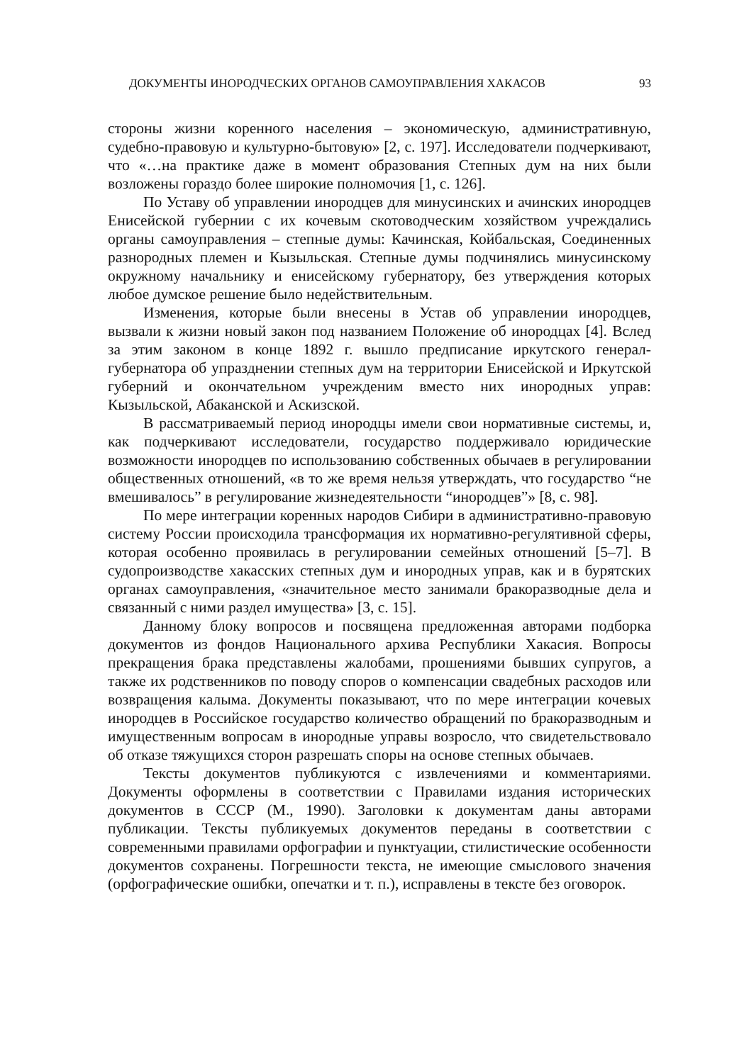ДОКУМЕНТЫ ИНОРОДЧЕСКИХ ОРГАНОВ САМОУПРАВЛЕНИЯ ХАКАСОВ 93
стороны жизни коренного населения – экономическую, административную, судебно-правовую и культурно-бытовую» [2, с. 197]. Исследователи подчеркивают, что «…на практике даже в момент образования Степных дум на них были возложены гораздо более широкие полномочия [1, с. 126].
По Уставу об управлении инородцев для минусинских и ачинских инородцев Енисейской губернии с их кочевым скотоводческим хозяйством учреждались органы самоуправления – степные думы: Качинская, Койбальская, Соединенных разнородных племен и Кызыльская. Степные думы подчинялись минусинскому окружному начальнику и енисейскому губернатору, без утверждения которых любое думское решение было недействительным.
Изменения, которые были внесены в Устав об управлении инородцев, вызвали к жизни новый закон под названием Положение об инородцах [4]. Вслед за этим законом в конце 1892 г. вышло предписание иркутского генерал-губернатора об упразднении степных дум на территории Енисейской и Иркутской губерний и окончательном учрежденим вместо них инородных управ: Кызыльской, Абаканской и Аскизской.
В рассматриваемый период инородцы имели свои нормативные системы, и, как подчеркивают исследователи, государство поддерживало юридические возможности инородцев по использованию собственных обычаев в регулировании общественных отношений, «в то же время нельзя утверждать, что государство “не вмешивалось” в регулирование жизнедеятельности “инородцев”» [8, с. 98].
По мере интеграции коренных народов Сибири в административно-правовую систему России происходила трансформация их нормативно-регулятивной сферы, которая особенно проявилась в регулировании семейных отношений [5–7]. В судопроизводстве хакасских степных дум и инородных управ, как и в бурятских органах самоуправления, «значительное место занимали бракоразводные дела и связанный с ними раздел имущества» [3, с. 15].
Данному блоку вопросов и посвящена предложенная авторами подборка документов из фондов Национального архива Республики Хакасия. Вопросы прекращения брака представлены жалобами, прошениями бывших супругов, а также их родственников по поводу споров о компенсации свадебных расходов или возвращения калыма. Документы показывают, что по мере интеграции кочевых инородцев в Российское государство количество обращений по бракоразводным и имущественным вопросам в инородные управы возросло, что свидетельствовало об отказе тяжущихся сторон разрешать споры на основе степных обычаев.
Тексты документов публикуются с извлечениями и комментариями. Документы оформлены в соответствии с Правилами издания исторических документов в СССР (М., 1990). Заголовки к документам даны авторами публикации. Тексты публикуемых документов переданы в соответствии с современными правилами орфографии и пунктуации, стилистические особенности документов сохранены. Погрешности текста, не имеющие смыслового значения (орфографические ошибки, опечатки и т. п.), исправлены в тексте без оговорок.